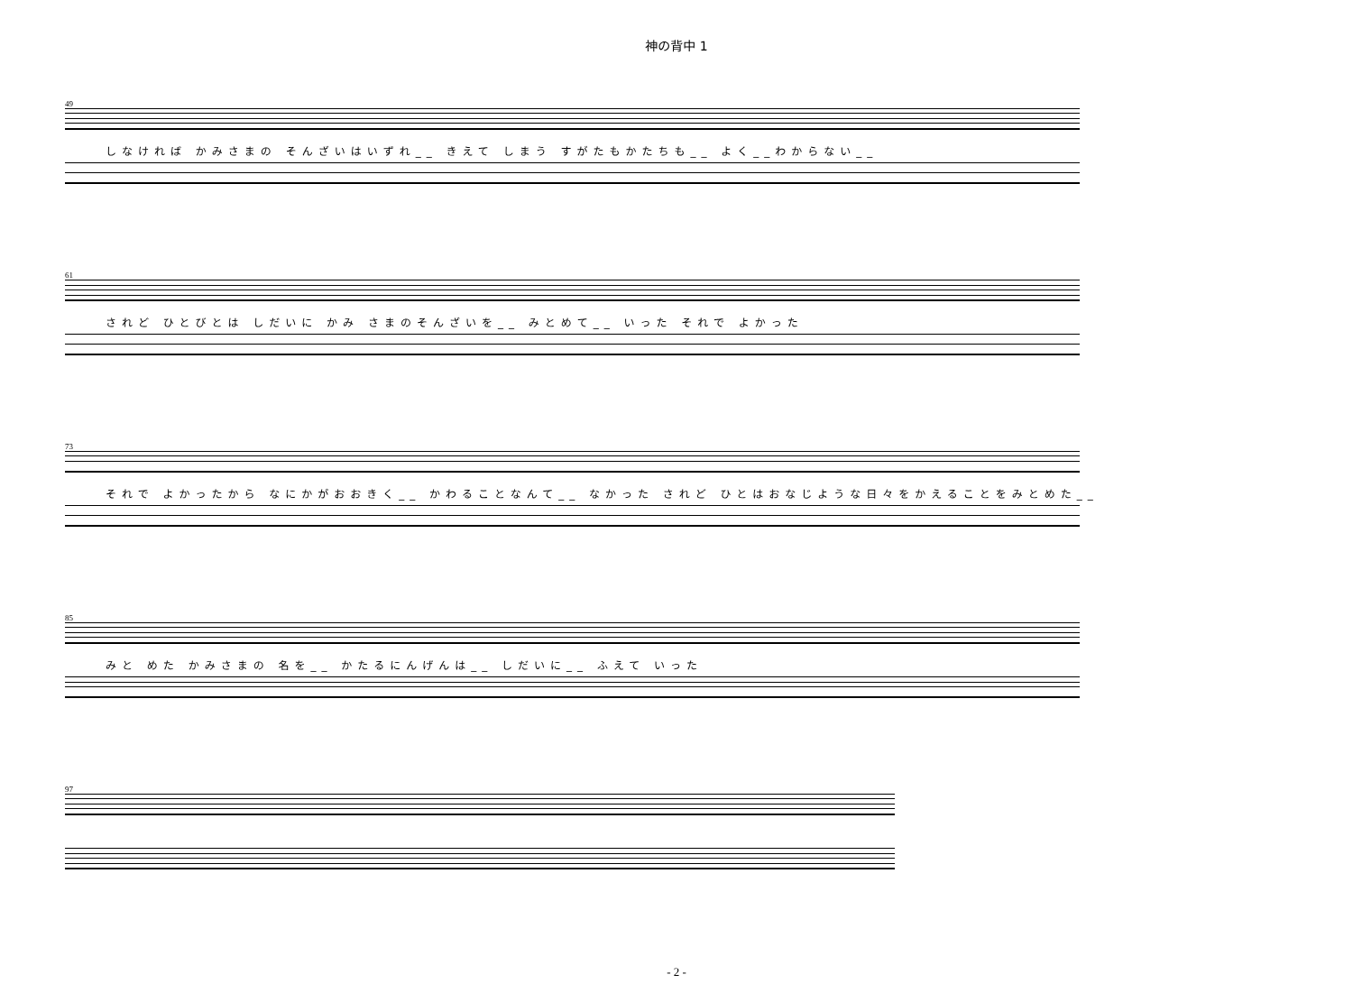神の背中 1
49
しなければ かみさまの そんざいはいずれ__ きえて しまう すがたもかたちも__ よく__わからない__
61
されど ひとびとは しだいに かみ さまのそんざいを__ みとめて__ いった それで よかった
73
それで よかったから なにかがおおきく__ かわることなんて__ なかった されど ひとはおなじような日々をかえることをみとめた__
85
みと めた かみさまの 名を__ かたるにんげんは__ しだいに__ ふえて いった
97
- 2 -